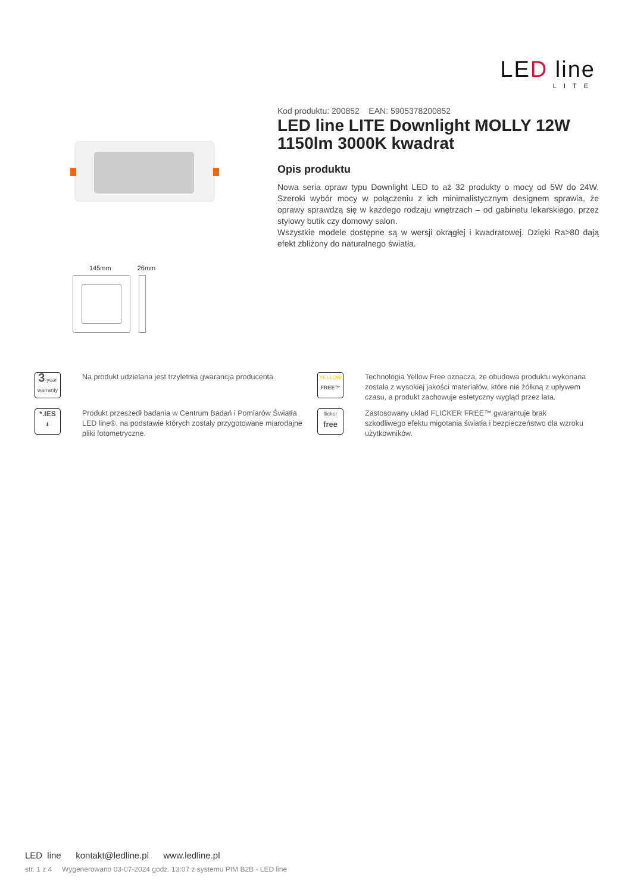LED line
LITE
Kod produktu: 200852 EAN: 5905378200852
LED line LITE Downlight MOLLY 12W 1150lm 3000K kwadrat
Opis produktu
Nowa seria opraw typu Downlight LED to aż 32 produkty o mocy od 5W do 24W. Szeroki wybór mocy w połączeniu z ich minimalistycznym designem sprawia, że oprawy sprawdzą się w każdego rodzaju wnętrzach – od gabinetu lekarskiego, przez stylowy butik czy domowy salon.
Wszystkie modele dostępne są w wersji okrągłej i kwadratowej. Dzięki Ra>80 dają efekt zbliżony do naturalnego światła.
145mm 26mm
3-year
warranty
Na produkt udzielana jest trzyletnia gwarancja producenta.
YELLOW
FREE™
Technologia Yellow Free oznacza, że obudowa produktu wykonana została z wysokiej jakości materiałów, które nie żółkną z upływem czasu, a produkt zachowuje estetyczny wygląd przez lata.
*.IES
⬇
Produkt przeszedł badania w Centrum Badań i Pomiarów Światła LED line®, na podstawie których zostały przygotowane miarodajne pliki fotometryczne.
flicker
free
Zastosowany układ FLICKER FREE™ gwarantuje brak szkodliwego efektu migotania światła i bezpieczeństwo dla wzroku użytkowników.
LED line kontakt@ledline.pl www.ledline.pl
str. 1 z 4 Wygenerowano 03-07-2024 godz. 13:07 z systemu PIM B2B - LED line